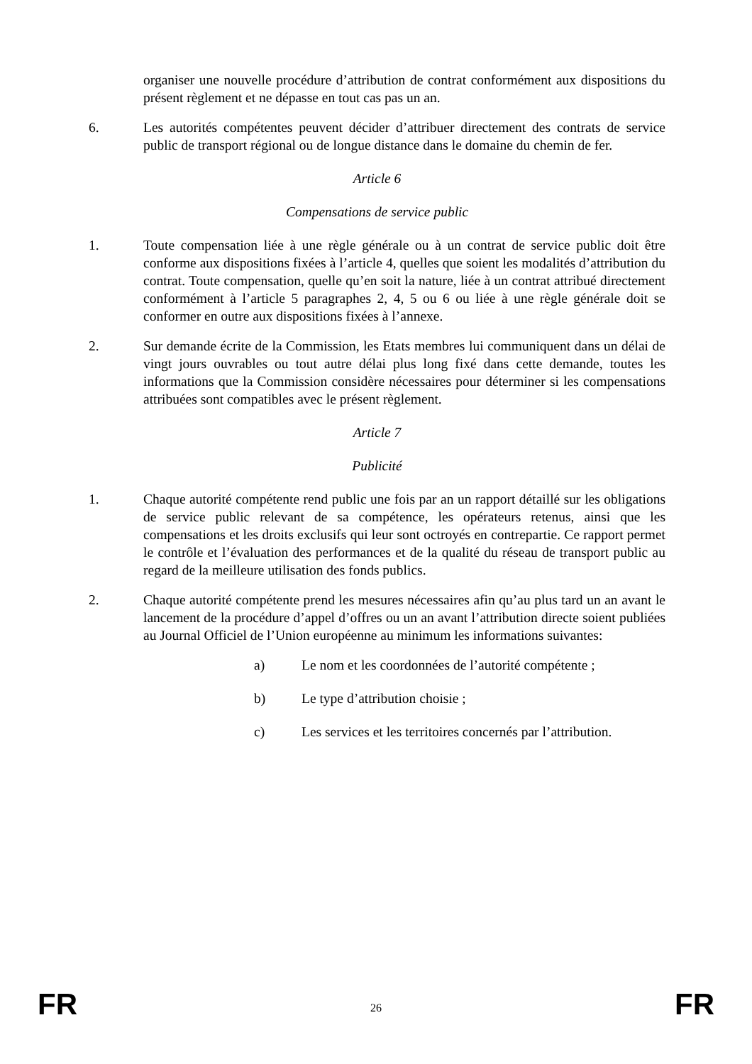organiser une nouvelle procédure d’attribution de contrat conformément aux dispositions du présent règlement et ne dépasse en tout cas pas un an.
6. Les autorités compétentes peuvent décider d’attribuer directement des contrats de service public de transport régional ou de longue distance dans le domaine du chemin de fer.
Article 6
Compensations de service public
1. Toute compensation liée à une règle générale ou à un contrat de service public doit être conforme aux dispositions fixées à l’article 4, quelles que soient les modalités d’attribution du contrat. Toute compensation, quelle qu’en soit la nature, liée à un contrat attribué directement conformément à l’article 5 paragraphes 2, 4, 5 ou 6 ou liée à une règle générale doit se conformer en outre aux dispositions fixées à l’annexe.
2. Sur demande écrite de la Commission, les Etats membres lui communiquent dans un délai de vingt jours ouvrables ou tout autre délai plus long fixé dans cette demande, toutes les informations que la Commission considère nécessaires pour déterminer si les compensations attribuées sont compatibles avec le présent règlement.
Article 7
Publicité
1. Chaque autorité compétente rend public une fois par an un rapport détaillé sur les obligations de service public relevant de sa compétence, les opérateurs retenus, ainsi que les compensations et les droits exclusifs qui leur sont octroyés en contrepartie. Ce rapport permet le contrôle et l’évaluation des performances et de la qualité du réseau de transport public au regard de la meilleure utilisation des fonds publics.
2. Chaque autorité compétente prend les mesures nécessaires afin qu’au plus tard un an avant le lancement de la procédure d’appel d’offres ou un an avant l’attribution directe soient publiées au Journal Officiel de l’Union européenne au minimum les informations suivantes:
a) Le nom et les coordonnées de l’autorité compétente ;
b) Le type d’attribution choisie ;
c) Les services et les territoires concernés par l’attribution.
FR 26 FR